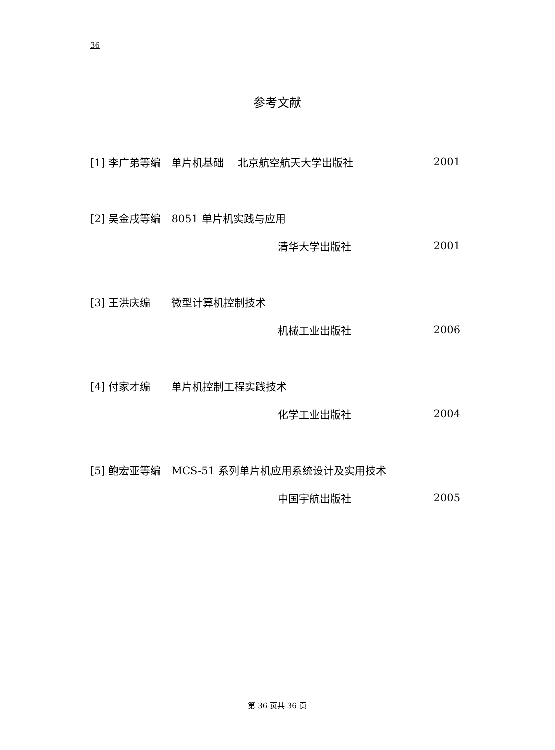36
参考文献
[1] 李广弟等编　单片机基础　 北京航空航天大学出版社 2001
[2] 吴金戌等编　8051 单片机实践与应用
清华大学出版社 2001
[3] 王洪庆编　　微型计算机控制技术
机械工业出版社 2006
[4] 付家才编　　单片机控制工程实践技术
化学工业出版社 2004
[5] 鲍宏亚等编　MCS-51 系列单片机应用系统设计及实用技术
中国宇航出版社 2005
第 36 页共 36 页